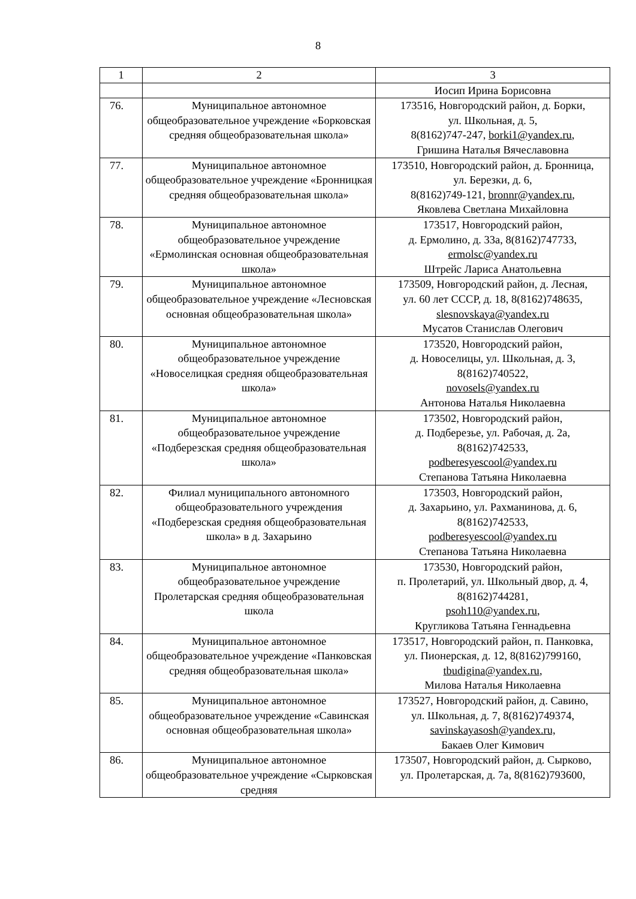8
| 1 | 2 | 3 |
| --- | --- | --- |
| | | Иосип Ирина Борисовна |
| 76. | Муниципальное автономное общеобразовательное учреждение «Борковская средняя общеобразовательная школа» | 173516, Новгородский район, д. Борки, ул. Школьная, д. 5, 8(8162)747-247, borki1@yandex.ru , Гришина Наталья Вячеславовна |
| 77. | Муниципальное автономное общеобразовательное учреждение «Бронницкая средняя общеобразовательная школа» | 173510, Новгородский район, д. Бронница, ул. Березки, д. 6, 8(8162)749-121, bronnr@yandex.ru , Яковлева Светлана Михайловна |
| 78. | Муниципальное автономное общеобразовательное учреждение «Ермолинская основная общеобразовательная школа» | 173517, Новгородский район, д. Ермолино, д. 33а, 8(8162)747733, ermolsc@yandex.ru Штрейс Лариса Анатольевна |
| 79. | Муниципальное автономное общеобразовательное учреждение «Лесновская основная общеобразовательная школа» | 173509, Новгородский район, д. Лесная, ул. 60 лет СССР, д. 18, 8(8162)748635, slesnovskaya@yandex.ru Мусатов Станислав Олегович |
| 80. | Муниципальное автономное общеобразовательное учреждение «Новоселицкая средняя общеобразовательная школа» | 173520, Новгородский район, д. Новоселицы, ул. Школьная, д. 3, 8(8162)740522, novosels@yandex.ru Антонова Наталья Николаевна |
| 81. | Муниципальное автономное общеобразовательное учреждение «Подберезская средняя общеобразовательная школа» | 173502, Новгородский район, д. Подберезье, ул. Рабочая, д. 2а, 8(8162)742533, podberesyescool@yandex.ru Степанова Татьяна Николаевна |
| 82. | Филиал муниципального автономного общеобразовательного учреждения «Подберезская средняя общеобразовательная школа» в д. Захарьино | 173503, Новгородский район, д. Захарьино, ул. Рахманинова, д. 6, 8(8162)742533, podberesyescool@yandex.ru Степанова Татьяна Николаевна |
| 83. | Муниципальное автономное общеобразовательное учреждение Пролетарская средняя общеобразовательная школа | 173530, Новгородский район, п. Пролетарий, ул. Школьный двор, д. 4, 8(8162)744281, psoh110@yandex.ru , Кругликова Татьяна Геннадьевна |
| 84. | Муниципальное автономное общеобразовательное учреждение «Панковская средняя общеобразовательная школа» | 173517, Новгородский район, п. Панковка, ул. Пионерская, д. 12, 8(8162)799160, tbudigina@yandex.ru , Милова Наталья Николаевна |
| 85. | Муниципальное автономное общеобразовательное учреждение «Савинская основная общеобразовательная школа» | 173527, Новгородский район, д. Савино, ул. Школьная, д. 7, 8(8162)749374, savinskayasosh@yandex.ru, Бакаев Олег Кимович |
| 86. | Муниципальное автономное общеобразовательное учреждение «Сырковская средняя | 173507, Новгородский район, д. Сырково, ул. Пролетарская, д. 7а, 8(8162)793600, |